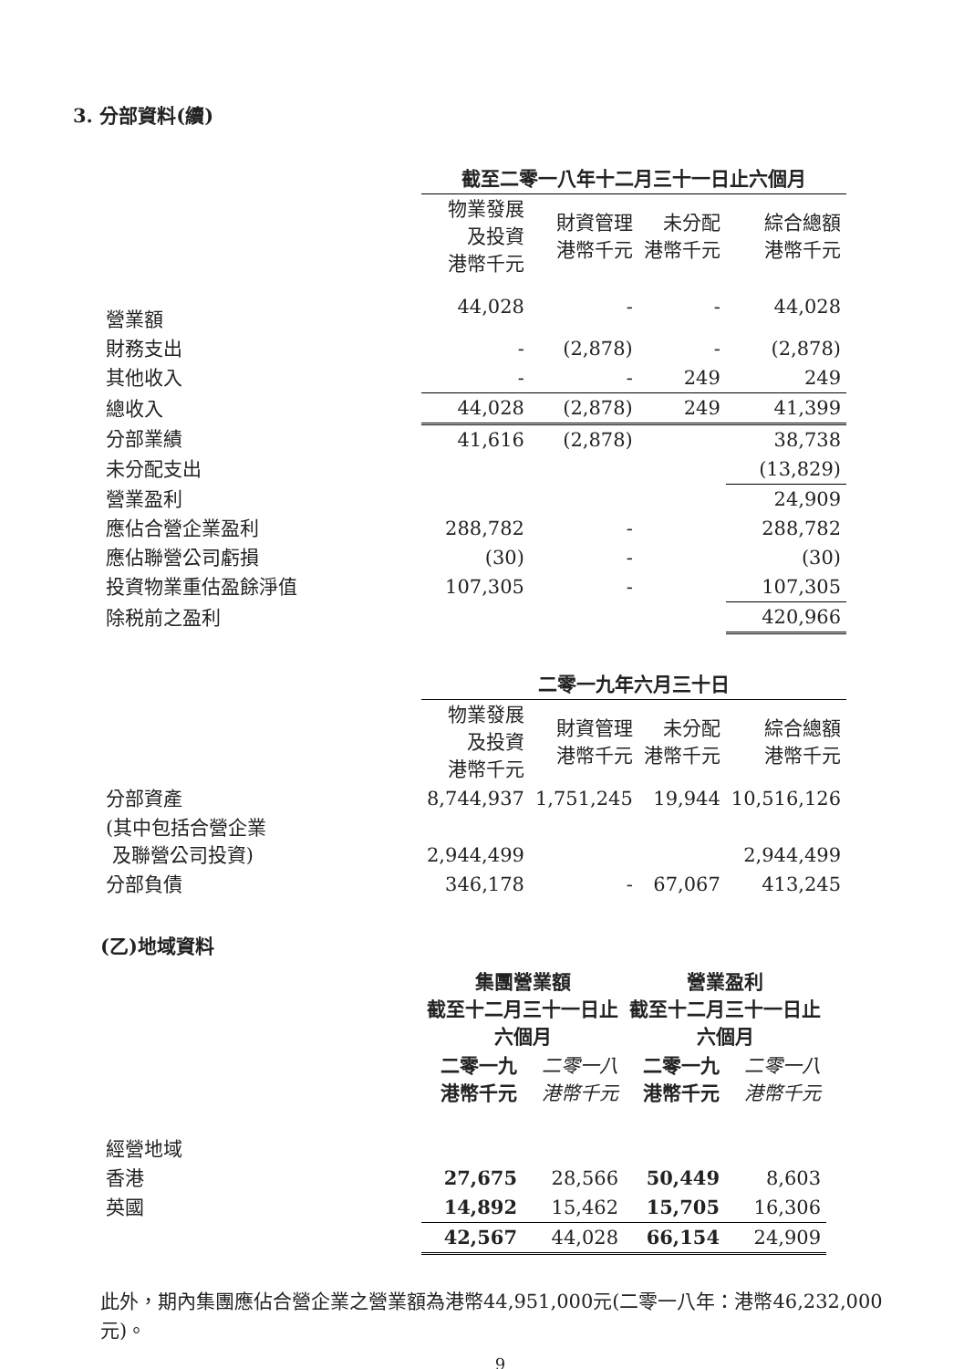3. 分部資料(續)
| | 截至二零一八年十二月三十一日止六個月 | | | |
| --- | --- | --- | --- | --- |
| | 物業發展 及投資 港幣千元 | 財資管理 港幣千元 | 未分配 港幣千元 | 綜合總額 港幣千元 |
| 營業額 | 44,028 | - | - | 44,028 |
| 財務支出 | - | (2,878) | - | (2,878) |
| 其他收入 | - | - | 249 | 249 |
| 總收入 | 44,028 | (2,878) | 249 | 41,399 |
| 分部業績 | 41,616 | (2,878) | | 38,738 |
| 未分配支出 | | | | (13,829) |
| 營業盈利 | | | | 24,909 |
| 應佔合營企業盈利 | 288,782 | - | | 288,782 |
| 應佔聯營公司虧損 | (30) | - | | (30) |
| 投資物業重估盈餘淨值 | 107,305 | - | | 107,305 |
| 除税前之盈利 | | | | 420,966 |
| | 二零一九年六月三十日 | | | |
| | 物業發展 及投資 港幣千元 | 財資管理 港幣千元 | 未分配 港幣千元 | 綜合總額 港幣千元 |
| 分部資產 | 8,744,937 | 1,751,245 | 19,944 | 10,516,126 |
| (其中包括合營企業 及聯營公司投資) | 2,944,499 | | | 2,944,499 |
| 分部負債 | 346,178 | - | 67,067 | 413,245 |
(乙)地域資料
| | 集團營業額 截至十二月三十一日止 六個月 | | 營業盈利 截至十二月三十一日止 六個月 | |
| --- | --- | --- | --- | --- |
| | 二零一九 港幣千元 | 二零一八 港幣千元 | 二零一九 港幣千元 | 二零一八 港幣千元 |
| 經營地域 | | | | |
| 香港 | 27,675 | 28,566 | 50,449 | 8,603 |
| 英國 | 14,892 | 15,462 | 15,705 | 16,306 |
| | 42,567 | 44,028 | 66,154 | 24,909 |
此外，期內集團應佔合營企業之營業額為港幣44,951,000元(二零一八年：港幣46,232,000元)。
9